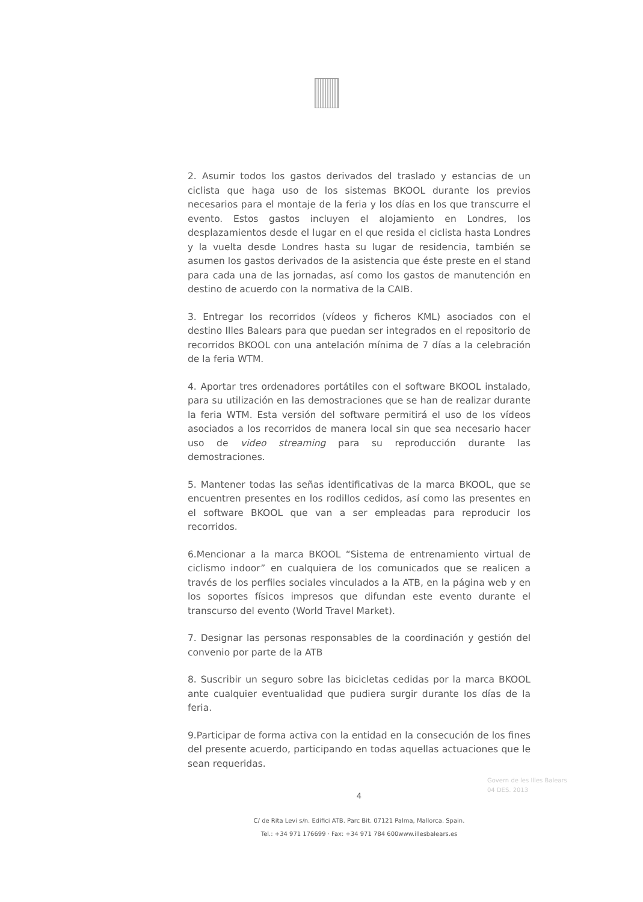2. Asumir todos los gastos derivados del traslado y estancias de un ciclista que haga uso de los sistemas BKOOL durante los previos necesarios para el montaje de la feria y los días en los que transcurre el evento. Estos gastos incluyen el alojamiento en Londres, los desplazamientos desde el lugar en el que resida el ciclista hasta Londres y la vuelta desde Londres hasta su lugar de residencia, también se asumen los gastos derivados de la asistencia que éste preste en el stand para cada una de las jornadas, así como los gastos de manutención en destino de acuerdo con la normativa de la CAIB.
3. Entregar los recorridos (vídeos y ficheros KML) asociados con el destino Illes Balears para que puedan ser integrados en el repositorio de recorridos BKOOL con una antelación mínima de 7 días a la celebración de la feria WTM.
4. Aportar tres ordenadores portátiles con el software BKOOL instalado, para su utilización en las demostraciones que se han de realizar durante la feria WTM. Esta versión del software permitirá el uso de los vídeos asociados a los recorridos de manera local sin que sea necesario hacer uso de video streaming para su reproducción durante las demostraciones.
5. Mantener todas las señas identificativas de la marca BKOOL, que se encuentren presentes en los rodillos cedidos, así como las presentes en el software BKOOL que van a ser empleadas para reproducir los recorridos.
6.Mencionar a la marca BKOOL “Sistema de entrenamiento virtual de ciclismo indoor” en cualquiera de los comunicados que se realicen a través de los perfiles sociales vinculados a la ATB, en la página web y en los soportes físicos impresos que difundan este evento durante el transcurso del evento (World Travel Market).
7. Designar las personas responsables de la coordinación y gestión del convenio por parte de la ATB
8. Suscribir un seguro sobre las bicicletas cedidas por la marca BKOOL ante cualquier eventualidad que pudiera surgir durante los días de la feria.
9.Participar de forma activa con la entidad en la consecución de los fines del presente acuerdo, participando en todas aquellas actuaciones que le sean requeridas.
4
C/ de Rita Levi s/n. Edifici ATB. Parc Bit. 07121 Palma, Mallorca. Spain.
Tel.: +34 971 176699 · Fax: +34 971 784 600www.illesbalears.es
Govern de les Illes Balears
04 DES. 2013